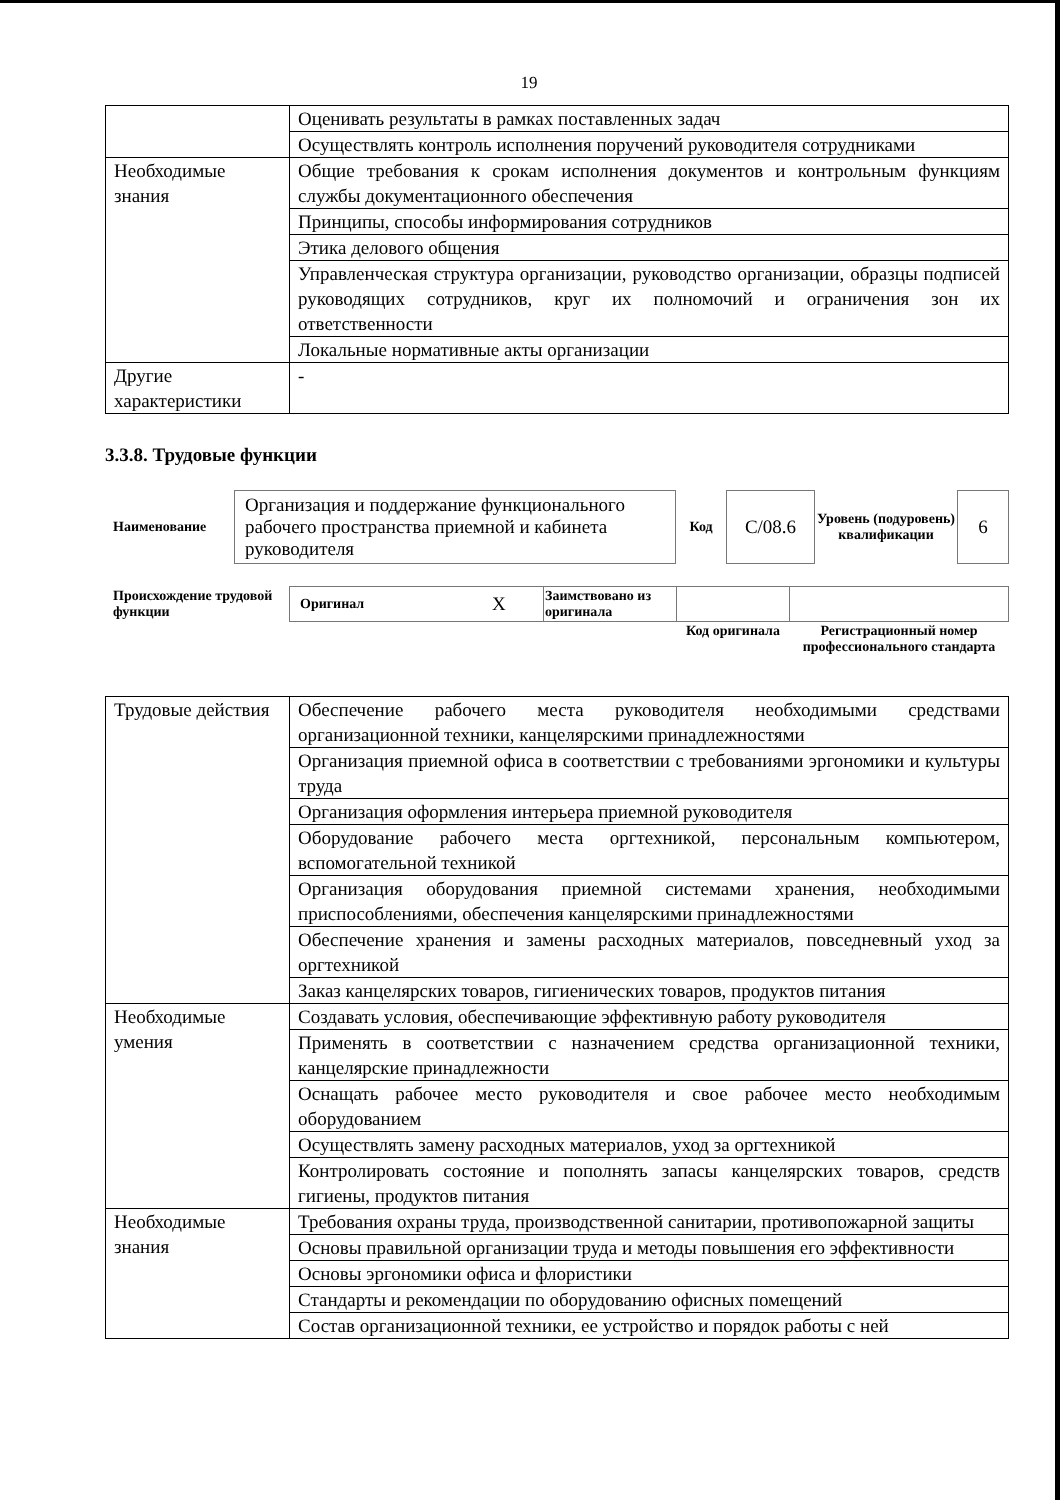19
| | Оценивать результаты в рамках поставленных задач |
| | Осуществлять контроль исполнения поручений руководителя сотрудниками |
| Необходимые знания | Общие требования к срокам исполнения документов и контрольным функциям службы документационного обеспечения |
| | Принципы, способы информирования сотрудников |
| | Этика делового общения |
| | Управленческая структура организации, руководство организации, образцы подписей руководящих сотрудников, круг их полномочий и ограничения зон их ответственности |
| | Локальные нормативные акты организации |
| Другие характеристики | - |
3.3.8. Трудовые функции
| Наименование | Организация и поддержание функционального рабочего пространства приемной и кабинета руководителя | Код | С/08.6 | Уровень (подуровень) квалификации | 6 |
| Происхождение трудовой функции | Оригинал | X | Заимствовано из оригинала | | |
| | | | | Код оригинала | Регистрационный номер профессионального стандарта |
| Трудовые действия | Обеспечение рабочего места руководителя необходимыми средствами организационной техники, канцелярскими принадлежностями |
| | Организация приемной офиса в соответствии с требованиями эргономики и культуры труда |
| | Организация оформления интерьера приемной руководителя |
| | Оборудование рабочего места оргтехникой, персональным компьютером, вспомогательной техникой |
| | Организация оборудования приемной системами хранения, необходимыми приспособлениями, обеспечения канцелярскими принадлежностями |
| | Обеспечение хранения и замены расходных материалов, повседневный уход за оргтехникой |
| | Заказ канцелярских товаров, гигиенических товаров, продуктов питания |
| Необходимые умения | Создавать условия, обеспечивающие эффективную работу руководителя |
| | Применять в соответствии с назначением средства организационной техники, канцелярские принадлежности |
| | Оснащать рабочее место руководителя и свое рабочее место необходимым оборудованием |
| | Осуществлять замену расходных материалов, уход за оргтехникой |
| | Контролировать состояние и пополнять запасы канцелярских товаров, средств гигиены, продуктов питания |
| Необходимые знания | Требования охраны труда, производственной санитарии, противопожарной защиты |
| | Основы правильной организации труда и методы повышения его эффективности |
| | Основы эргономики офиса и флористики |
| | Стандарты и рекомендации по оборудованию офисных помещений |
| | Состав организационной техники, ее устройство и порядок работы с ней |